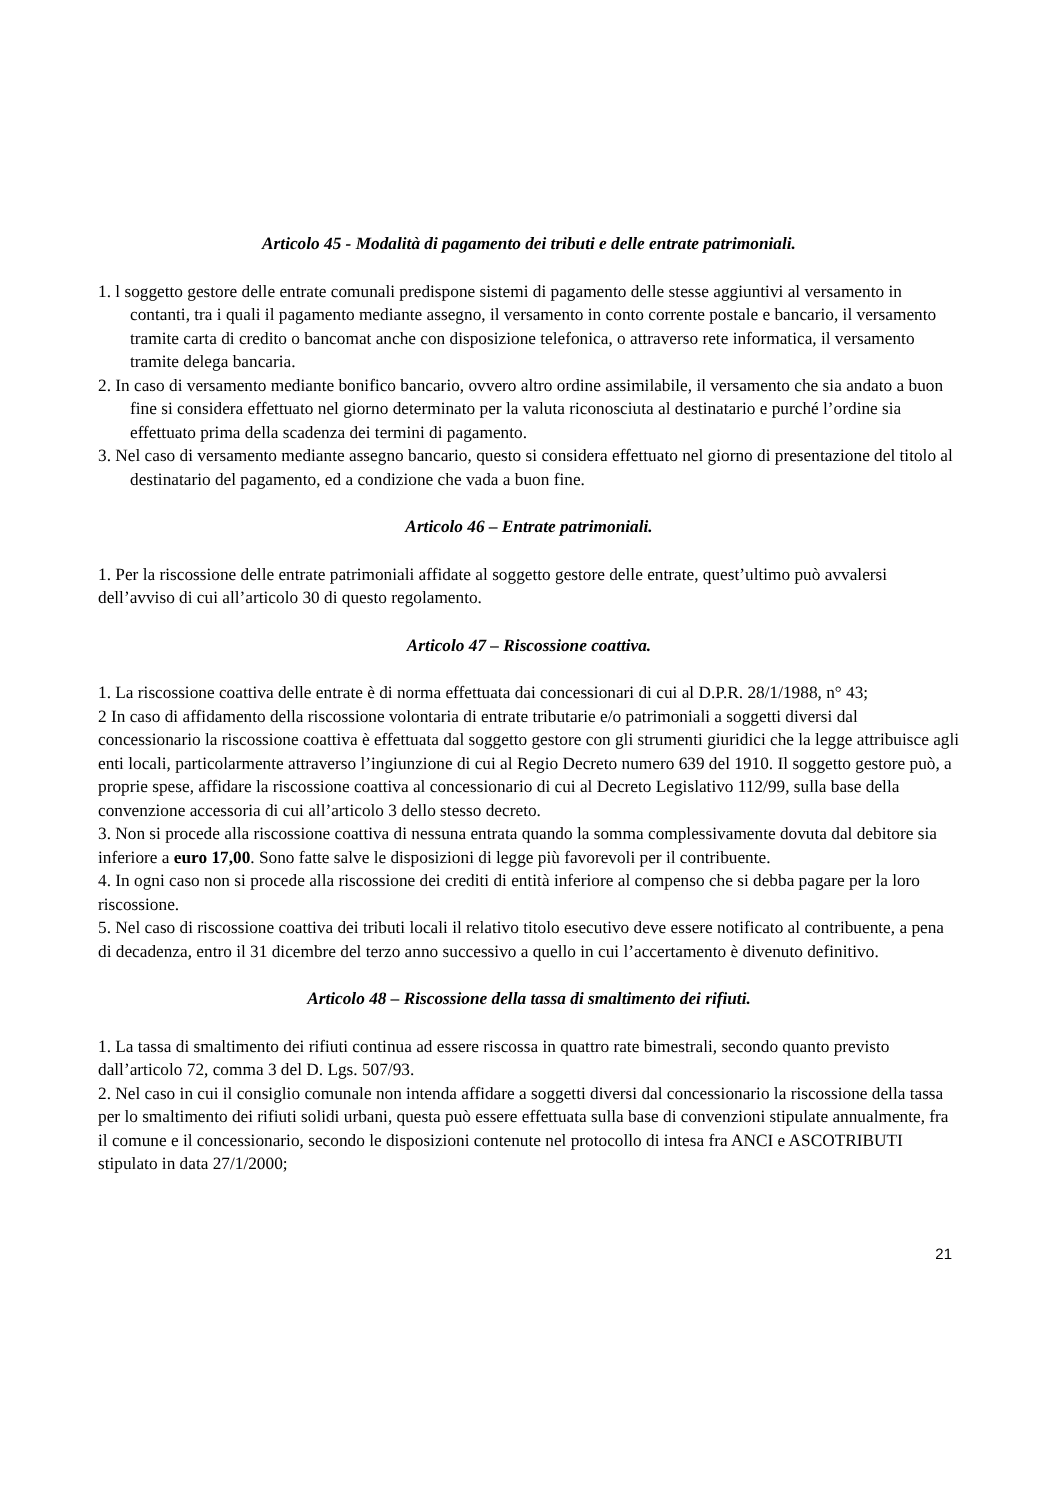Articolo 45 - Modalità di pagamento dei tributi e delle entrate patrimoniali.
1. l soggetto gestore delle entrate comunali predispone sistemi di pagamento delle stesse aggiuntivi al versamento in contanti, tra i quali il pagamento mediante assegno, il versamento in conto corrente postale e bancario, il versamento tramite carta di credito o bancomat anche con disposizione telefonica, o attraverso rete informatica, il versamento tramite delega bancaria.
2. In caso di versamento mediante bonifico bancario, ovvero altro ordine assimilabile, il versamento che sia andato a buon fine si considera effettuato nel giorno determinato per la valuta riconosciuta al destinatario e purché l’ordine sia effettuato prima della scadenza dei termini di pagamento.
3. Nel caso di versamento mediante assegno bancario, questo si considera effettuato nel giorno di presentazione del titolo al destinatario del pagamento, ed a condizione che vada a buon fine.
Articolo 46 – Entrate patrimoniali.
1. Per la riscossione delle entrate patrimoniali affidate al soggetto gestore delle entrate, quest’ultimo può avvalersi dell’avviso di cui all’articolo 30 di questo regolamento.
Articolo 47 – Riscossione coattiva.
1. La riscossione coattiva delle entrate è di norma effettuata dai concessionari di cui al D.P.R. 28/1/1988, n° 43;
2 In caso di affidamento della riscossione volontaria di entrate tributarie e/o patrimoniali a soggetti diversi dal concessionario la riscossione coattiva è effettuata dal soggetto gestore con gli strumenti giuridici che la legge attribuisce agli enti locali, particolarmente attraverso l’ingiunzione di cui al Regio Decreto numero 639 del 1910. Il soggetto gestore può, a proprie spese, affidare la riscossione coattiva al concessionario di cui al Decreto Legislativo 112/99, sulla base della convenzione accessoria di cui all’articolo 3 dello stesso decreto.
3. Non si procede alla riscossione coattiva di nessuna entrata quando la somma complessivamente dovuta dal debitore sia inferiore a euro 17,00. Sono fatte salve le disposizioni di legge più favorevoli per il contribuente.
4. In ogni caso non si procede alla riscossione dei crediti di entità inferiore al compenso che si debba pagare per la loro riscossione.
5. Nel caso di riscossione coattiva dei tributi locali il relativo titolo esecutivo deve essere notificato al contribuente, a pena di decadenza, entro il 31 dicembre del terzo anno successivo a quello in cui l’accertamento è divenuto definitivo.
Articolo 48 – Riscossione della tassa di smaltimento dei rifiuti.
1. La tassa di smaltimento dei rifiuti continua ad essere riscossa in quattro rate bimestrali, secondo quanto previsto dall’articolo 72, comma 3 del D. Lgs. 507/93.
2. Nel caso in cui il consiglio comunale non intenda affidare a soggetti diversi dal concessionario la riscossione della tassa per lo smaltimento dei rifiuti solidi urbani, questa può essere effettuata sulla base di convenzioni stipulate annualmente, fra il comune e il concessionario, secondo le disposizioni contenute nel protocollo di intesa fra ANCI e ASCOTRIBUTI stipulato in data 27/1/2000;
21